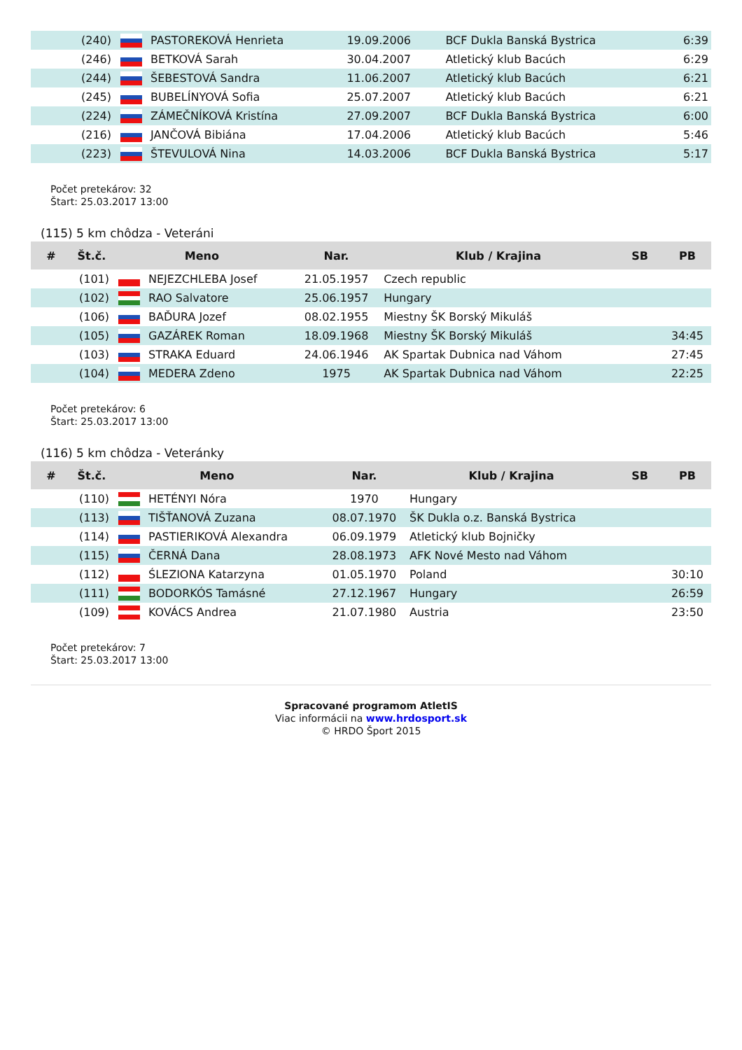| | (240) | | PASTOREKOVÁ Henrieta | 19.09.2006 | BCF Dukla Banská Bystrica | 6:39 |
| | (246) | | BETKOVÁ Sarah | 30.04.2007 | Atletický klub Bacúch | 6:29 |
| | (244) | | ŠEBESTOVÁ Sandra | 11.06.2007 | Atletický klub Bacúch | 6:21 |
| | (245) | | BUBELÍNYOVÁ Sofia | 25.07.2007 | Atletický klub Bacúch | 6:21 |
| | (224) | | ZÁMEČNÍKOVÁ Kristína | 27.09.2007 | BCF Dukla Banská Bystrica | 6:00 |
| | (216) | | JANČOVÁ Bibiána | 17.04.2006 | Atletický klub Bacúch | 5:46 |
| | (223) | | ŠTEVULOVÁ Nina | 14.03.2006 | BCF Dukla Banská Bystrica | 5:17 |
Počet pretekárov: 32
Štart: 25.03.2017 13:00
(115) 5 km chôdza - Veteráni
| # | Št.č. | Meno | | Nar. | Klub / Krajina | SB | PB |
| --- | --- | --- | --- | --- | --- | --- | --- |
| | (101) | | NEJEZCHLEBA Josef | 21.05.1957 | Czech republic | | |
| | (102) | | RAO Salvatore | 25.06.1957 | Hungary | | |
| | (106) | | BAĎURA Jozef | 08.02.1955 | Miestny ŠK Borský Mikuláš | | |
| | (105) | | GAZÁREK Roman | 18.09.1968 | Miestny ŠK Borský Mikuláš | | 34:45 |
| | (103) | | STRAKA Eduard | 24.06.1946 | AK Spartak Dubnica nad Váhom | | 27:45 |
| | (104) | | MEDERA Zdeno | 1975 | AK Spartak Dubnica nad Váhom | | 22:25 |
Počet pretekárov: 6
Štart: 25.03.2017 13:00
(116) 5 km chôdza - Veteránky
| # | Št.č. | Meno | | Nar. | Klub / Krajina | SB | PB |
| --- | --- | --- | --- | --- | --- | --- | --- |
| | (110) | | HETÉNYI Nóra | 1970 | Hungary | | |
| | (113) | | TIŠŤANOVÁ Zuzana | 08.07.1970 | ŠK Dukla o.z. Banská Bystrica | | |
| | (114) | | PASTIERIKOVÁ Alexandra | 06.09.1979 | Atletický klub Bojničky | | |
| | (115) | | ČERNÁ Dana | 28.08.1973 | AFK Nové Mesto nad Váhom | | |
| | (112) | | ŚLEZIONA Katarzyna | 01.05.1970 | Poland | | 30:10 |
| | (111) | | BODORKÓS Tamásné | 27.12.1967 | Hungary | | 26:59 |
| | (109) | | KOVÁCS Andrea | 21.07.1980 | Austria | | 23:50 |
Počet pretekárov: 7
Štart: 25.03.2017 13:00
Spracované programom AtletIS
Viac informácii na www.hrdosport.sk
© HRDO Šport 2015